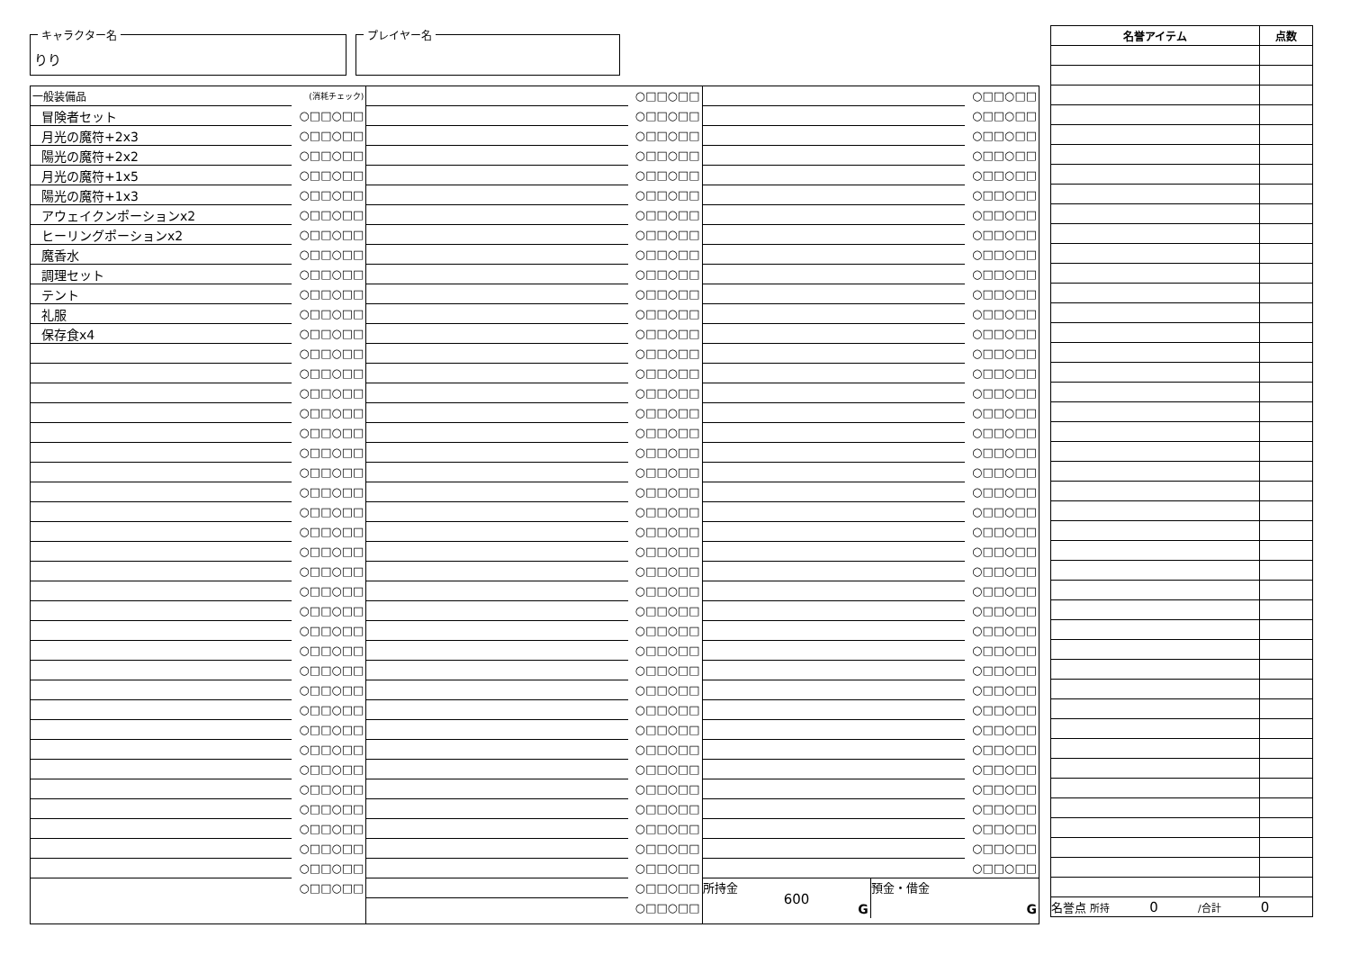キャラクター名
りり
プレイヤー名
| 一般装備品 | (消耗チェック) |
| 冒険者セット | ○□□○□□ |
| 月光の魔符+2x3 | ○□□○□□ |
| 陽光の魔符+2x2 | ○□□○□□ |
| 月光の魔符+1x5 | ○□□○□□ |
| 陽光の魔符+1x3 | ○□□○□□ |
| アウェイクンポーションx2 | ○□□○□□ |
| ヒーリングポーションx2 | ○□□○□□ |
| 魔香水 | ○□□○□□ |
| 調理セット | ○□□○□□ |
| テント | ○□□○□□ |
| 礼服 | ○□□○□□ |
| 保存食x4 | ○□□○□□ |
| | ○□□○□□ |
| | ○□□○□□ |
| | ○□□○□□ |
| | ○□□○□□ |
| | ○□□○□□ |
| | ○□□○□□ |
| | ○□□○□□ |
| | ○□□○□□ |
| | ○□□○□□ |
| | ○□□○□□ |
| | ○□□○□□ |
| | ○□□○□□ |
| | ○□□○□□ |
| | ○□□○□□ |
| | ○□□○□□ |
| | ○□□○□□ |
| | ○□□○□□ |
| | ○□□○□□ |
| | ○□□○□□ |
| | ○□□○□□ |
| | ○□□○□□ |
| | ○□□○□□ |
| | ○□□○□□ |
| | ○□□○□□ |
| | ○□□○□□ |
| | ○□□○□□ |
| | ○□□○□□ |
| | ○□□○□□ |
| | ○□□○□□ |
| | ○□□○□□ |
| | ○□□○□□ |
| | ○□□○□□ |
| | ○□□○□□ |
| | ○□□○□□ |
| | ○□□○□□ |
| | ○□□○□□ |
| | ○□□○□□ |
| | ○□□○□□ |
| | ○□□○□□ |
| | ○□□○□□ |
| | ○□□○□□ |
| | ○□□○□□ |
| | ○□□○□□ |
| | ○□□○□□ |
| | ○□□○□□ |
| | ○□□○□□ |
| | ○□□○□□ |
| | ○□□○□□ |
| | ○□□○□□ |
| | ○□□○□□ |
| | ○□□○□□ |
| | ○□□○□□ |
| | ○□□○□□ |
| | ○□□○□□ |
| | ○□□○□□ |
| | ○□□○□□ |
| | ○□□○□□ |
| | ○□□○□□ |
| | ○□□○□□ |
| | ○□□○□□ |
| | ○□□○□□ |
| | ○□□○□□ |
| | ○□□○□□ |
| | ○□□○□□ |
| | ○□□○□□ |
| | ○□□○□□ |
| | ○□□○□□ |
| | ○□□○□□ |
| | ○□□○□□ |
| | ○□□○□□ |
| | ○□□○□□ |
| | ○□□○□□ |
| | ○□□○□□ |
| | ○□□○□□ |
| | ○□□○□□ |
| | ○□□○□□ |
| | ○□□○□□ |
| | ○□□○□□ |
| | ○□□○□□ |
| | ○□□○□□ |
| | ○□□○□□ |
| | ○□□○□□ |
| | ○□□○□□ |
| | ○□□○□□ |
| | ○□□○□□ |
| | ○□□○□□ |
| | ○□□○□□ |
| | ○□□○□□ |
| | ○□□○□□ |
| | ○□□○□□ |
| | ○□□○□□ |
| | ○□□○□□ |
| | ○□□○□□ |
| | ○□□○□□ |
| | ○□□○□□ |
| | ○□□○□□ |
| | ○□□○□□ |
| | ○□□○□□ |
| | ○□□○□□ |
| | ○□□○□□ |
| | ○□□○□□ |
| | ○□□○□□ |
| | ○□□○□□ |
| | ○□□○□□ |
| | ○□□○□□ |
| | ○□□○□□ |
| | ○□□○□□ |
| | ○□□○□□ |
| | ○□□○□□ |
| | ○□□○□□ |
所持金
600
G
預金・借金
G
| 名誉アイテム | 点数 |
| --- | --- |
| 名誉点 所持 0 /合計 0 | |